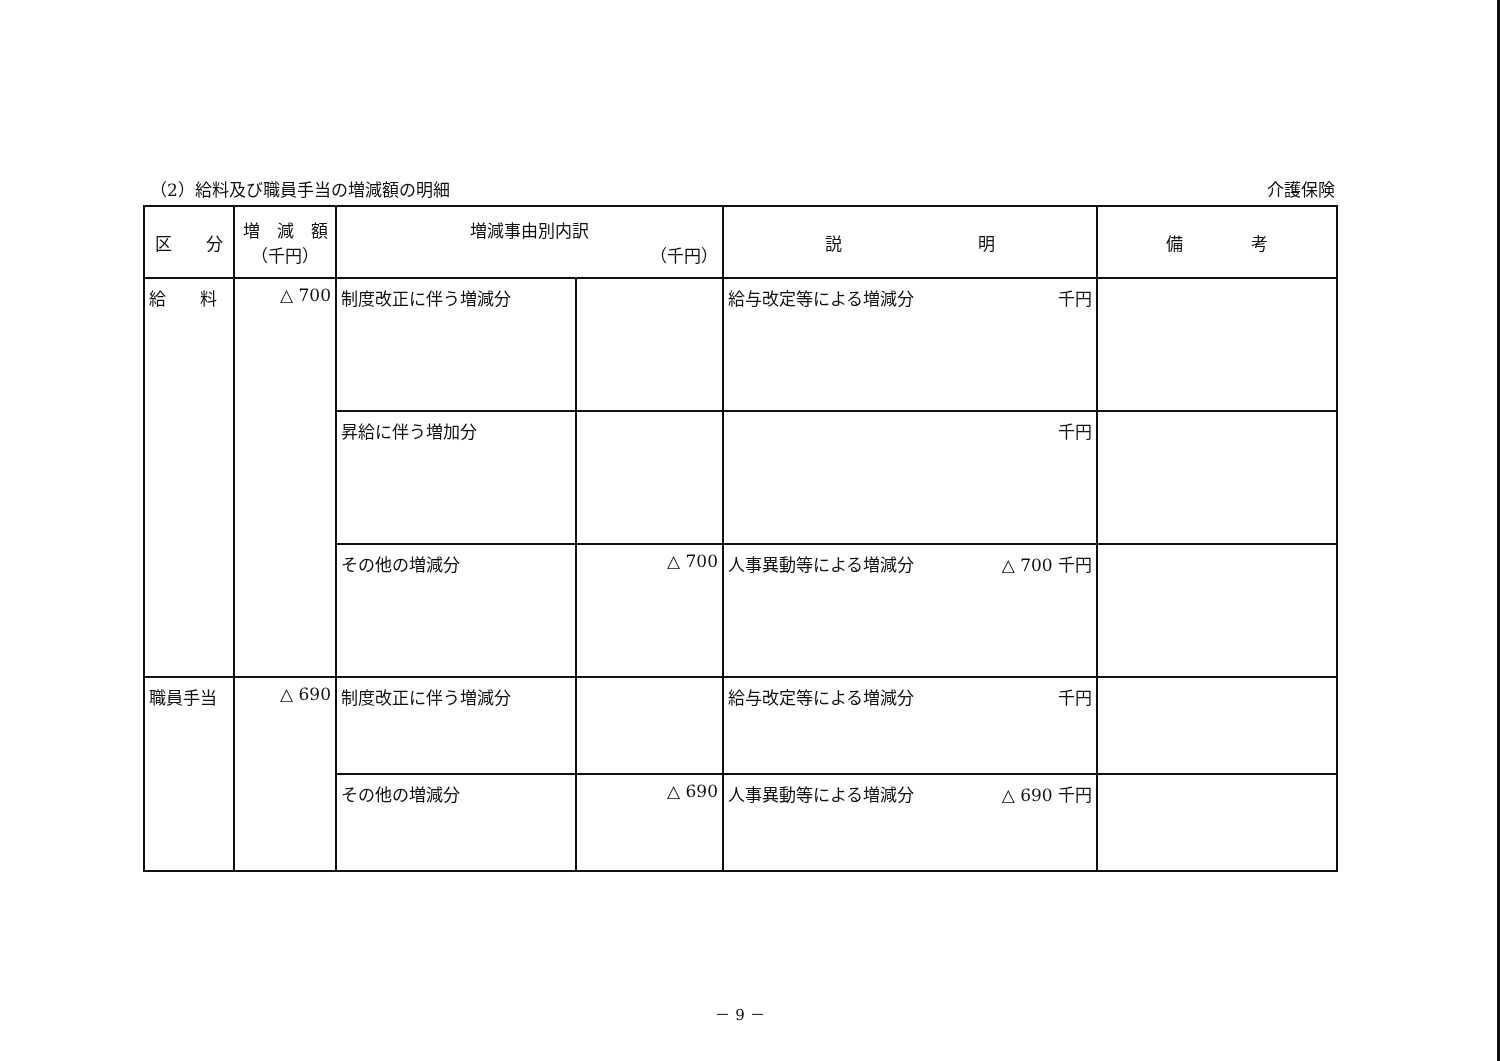（2）給料及び職員手当の増減額の明細 介護保険
| 区 分 | 増 減 額 （千円） | 増減事由別内訳 （千円） | | 説 明 | | 備 考 |
| --- | --- | --- | --- | --- | --- | --- |
| 給 料 | △ 700 | 制度改正に伴う増減分 | | 給与改定等による増減分 | 千円 | |
| | | 昇給に伴う増加分 | | | 千円 | |
| | | その他の増減分 | △ 700 | 人事異動等による増減分 | △ 700 千円 | |
| 職員手当 | △ 690 | 制度改正に伴う増減分 | | 給与改定等による増減分 | 千円 | |
| | | その他の増減分 | △ 690 | 人事異動等による増減分 | △ 690 千円 | |
－ 9 －